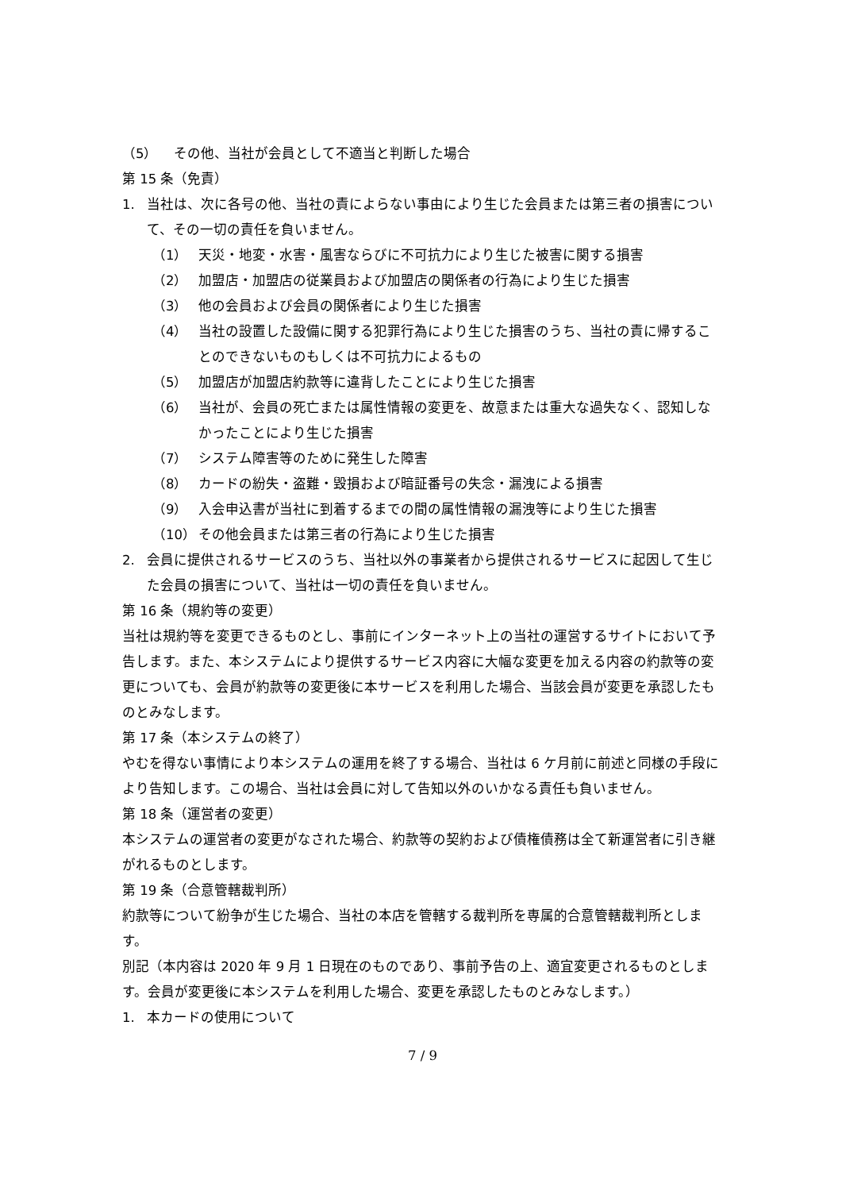（5） その他、当社が会員として不適当と判断した場合
第 15 条（免責）
1. 当社は、次に各号の他、当社の責によらない事由により生じた会員または第三者の損害について、その一切の責任を負いません。
（1） 天災・地変・水害・風害ならびに不可抗力により生じた被害に関する損害
（2） 加盟店・加盟店の従業員および加盟店の関係者の行為により生じた損害
（3） 他の会員および会員の関係者により生じた損害
（4） 当社の設置した設備に関する犯罪行為により生じた損害のうち、当社の責に帰することのできないものもしくは不可抗力によるもの
（5） 加盟店が加盟店約款等に違背したことにより生じた損害
（6） 当社が、会員の死亡または属性情報の変更を、故意または重大な過失なく、認知しなかったことにより生じた損害
（7） システム障害等のために発生した障害
（8） カードの紛失・盗難・毀損および暗証番号の失念・漏洩による損害
（9） 入会申込書が当社に到着するまでの間の属性情報の漏洩等により生じた損害
（10） その他会員または第三者の行為により生じた損害
2. 会員に提供されるサービスのうち、当社以外の事業者から提供されるサービスに起因して生じた会員の損害について、当社は一切の責任を負いません。
第 16 条（規約等の変更）
当社は規約等を変更できるものとし、事前にインターネット上の当社の運営するサイトにおいて予告します。また、本システムにより提供するサービス内容に大幅な変更を加える内容の約款等の変更についても、会員が約款等の変更後に本サービスを利用した場合、当該会員が変更を承認したものとみなします。
第 17 条（本システムの終了）
やむを得ない事情により本システムの運用を終了する場合、当社は 6 ケ月前に前述と同様の手段により告知します。この場合、当社は会員に対して告知以外のいかなる責任も負いません。
第 18 条（運営者の変更）
本システムの運営者の変更がなされた場合、約款等の契約および債権債務は全て新運営者に引き継がれるものとします。
第 19 条（合意管轄裁判所）
約款等について紛争が生じた場合、当社の本店を管轄する裁判所を専属的合意管轄裁判所とします。
別記（本内容は 2020 年 9 月 1 日現在のものであり、事前予告の上、適宜変更されるものとします。会員が変更後に本システムを利用した場合、変更を承認したものとみなします。）
1. 本カードの使用について
7 / 9